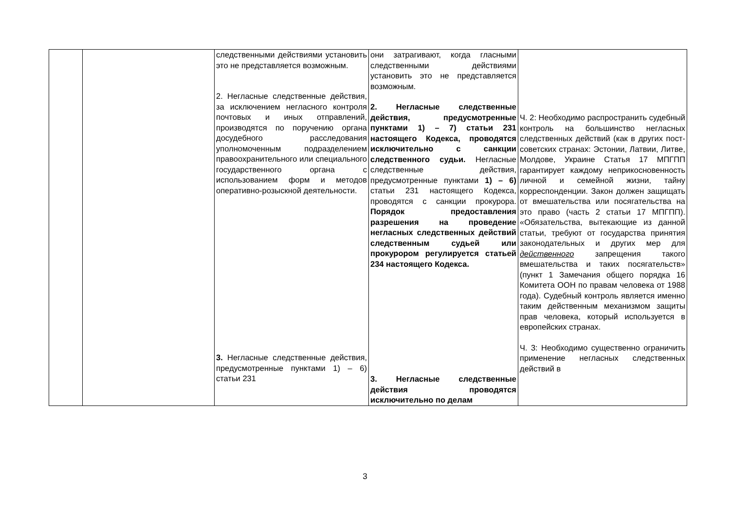| | | следственными действиями установить это не представляется возможным. 2. Негласные следственные действия, за исключением негласного контроля почтовых и иных отправлений, производятся по поручению органа досудебного расследования уполномоченным подразделением правоохранительного или специального государственного органа с использованием форм и методов оперативно-розыскной деятельности. 3. Негласные следственные действия, предусмотренные пунктами 1) – 6) статьи 231 | они затрагивают, когда гласными следственными действиями установить это не представляется возможным. 2. Негласные следственные действия, предусмотренные пунктами 1) – 7) статьи 231 настоящего Кодекса, проводятся исключительно с санкции следственного судьи. Негласные следственные действия, предусмотренные пунктами 1) – 6) статьи 231 настоящего Кодекса, проводятся с санкции прокурора. Порядок предоставления разрешения на проведение негласных следственных действий следственным судьей или прокурором регулируется статьей 234 настоящего Кодекса. 3. Негласные следственные действия проводятся исключительно по делам | Ч. 2: Необходимо распространить судебный контроль на большинство негласных следственных действий (как в других пост-советских странах: Эстонии, Латвии, Литве, Молдове, Украине Статья 17 МПГПП гарантирует каждому неприкосновенность личной и семейной жизни, тайну корреспонденции. Закон должен защищать от вмешательства или посягательства на это право (часть 2 статьи 17 МПГПП). «Обязательства, вытекающие из данной статьи, требуют от государства принятия законодательных и других мер для действенного запрещения такого вмешательства и таких посягательств» (пункт 1 Замечания общего порядка 16 Комитета ООН по правам человека от 1988 года). Судебный контроль является именно таким действенным механизмом защиты прав человека, который используется в европейских странах. Ч. 3: Необходимо существенно ограничить применение негласных следственных действий в |
3